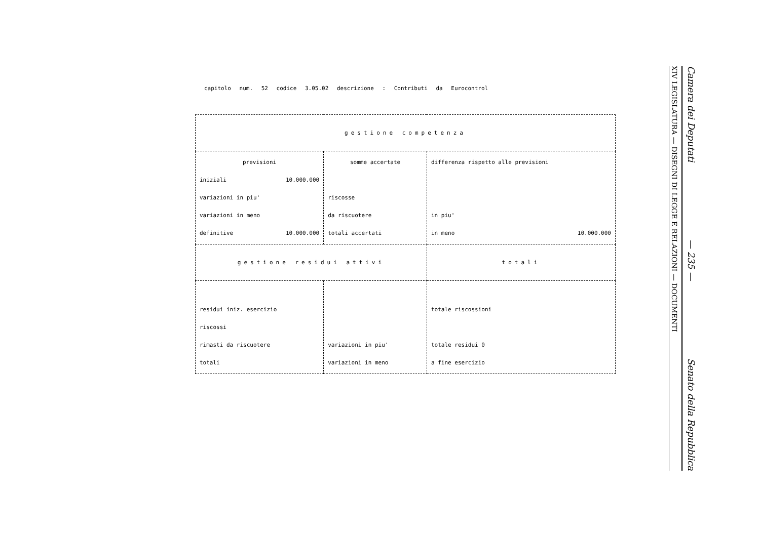capitolo num. 52 codice 3.05.02 descrizione : Contributi da Eurocontrol
| gestione competenza | | |
| previsioni iniziali 10.000.000 variazioni in piu' variazioni in meno definitive 10.000.000 | somme accertate riscosse da riscuotere totali accertati | differenza rispetto alle previsioni in piu' in meno 10.000.000 |
| gestione residui attivi | | totali |
| residui iniz. esercizio riscossi rimasti da riscuotere totali | variazioni in piu' variazioni in meno | totale riscossioni totale residui 0 a fine esercizio |
Camera dei Deputati — 235 — Senato della Repubblica
XIV LEGISLATURA — DISEGNI DI LEGGE E RELAZIONI — DOCUMENTI